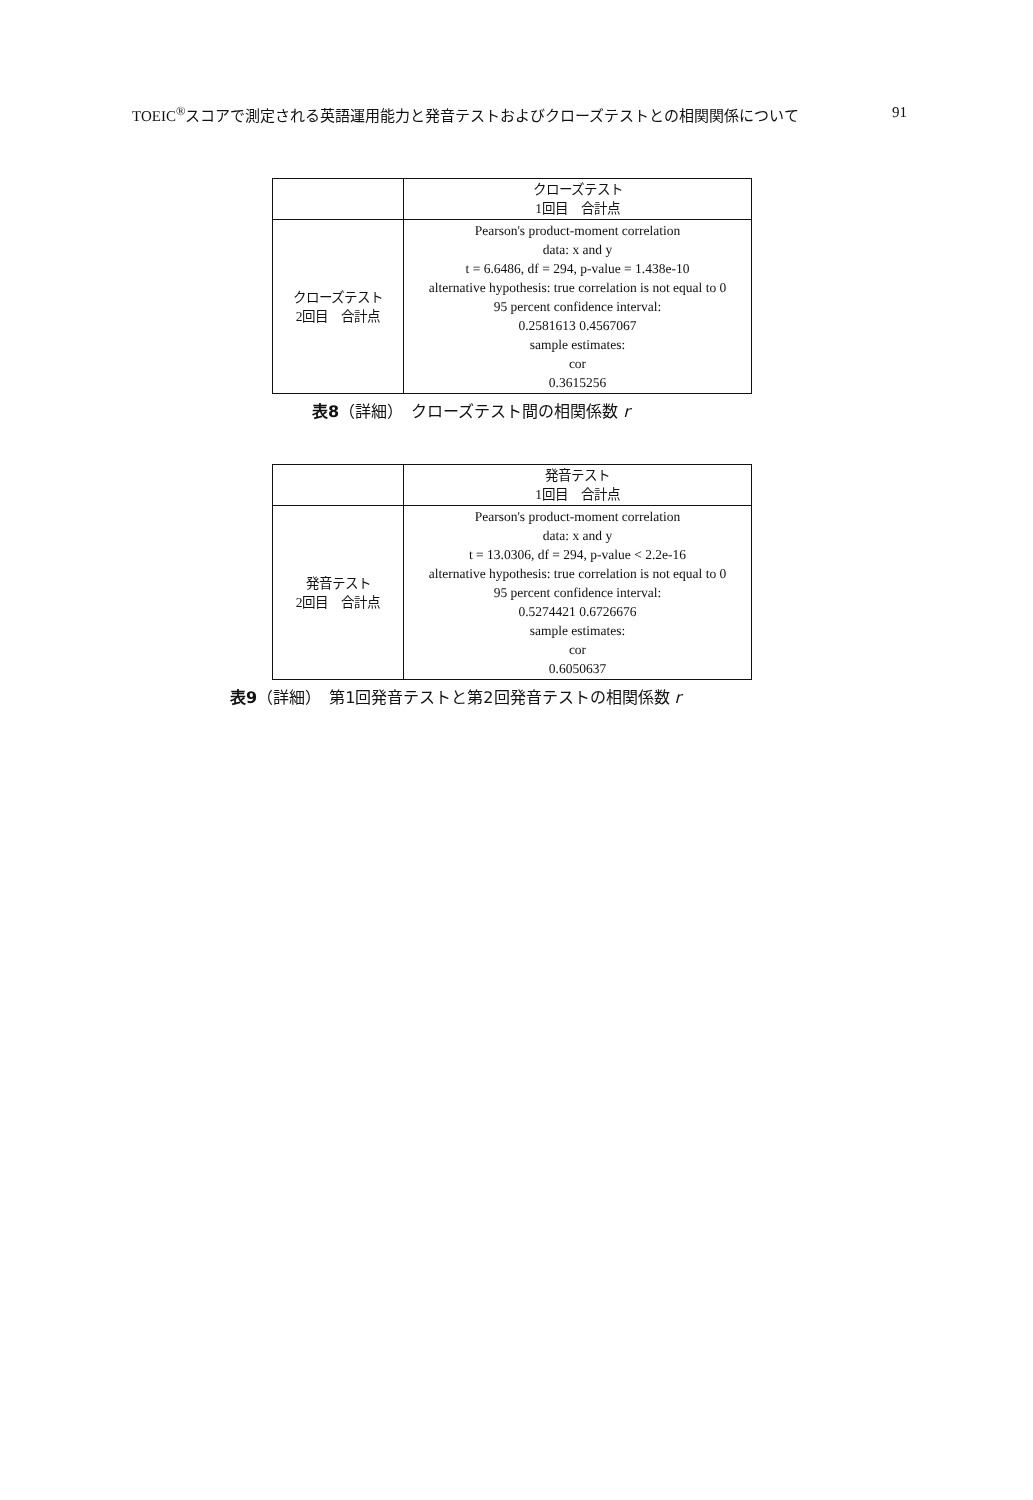TOEIC<sup>®</sup>スコアで測定される英語運用能力と発音テストおよびクローズテストとの相関関係について 91
| | クローズテスト 1回目 合計点 |
| クローズテスト 2回目 合計点 | Pearson's product-moment correlation data: x and y t = 6.6486, df = 294, p-value = 1.438e-10 alternative hypothesis: true correlation is not equal to 0 95 percent confidence interval: 0.2581613 0.4567067 sample estimates: cor 0.3615256 |
表8（詳細）　クローズテスト間の相関係数 r
| | 発音テスト 1回目 合計点 |
| 発音テスト 2回目 合計点 | Pearson's product-moment correlation data: x and y t = 13.0306, df = 294, p-value < 2.2e-16 alternative hypothesis: true correlation is not equal to 0 95 percent confidence interval: 0.5274421 0.6726676 sample estimates: cor 0.6050637 |
表9（詳細）　第1回発音テストと第2回発音テストの相関係数 r